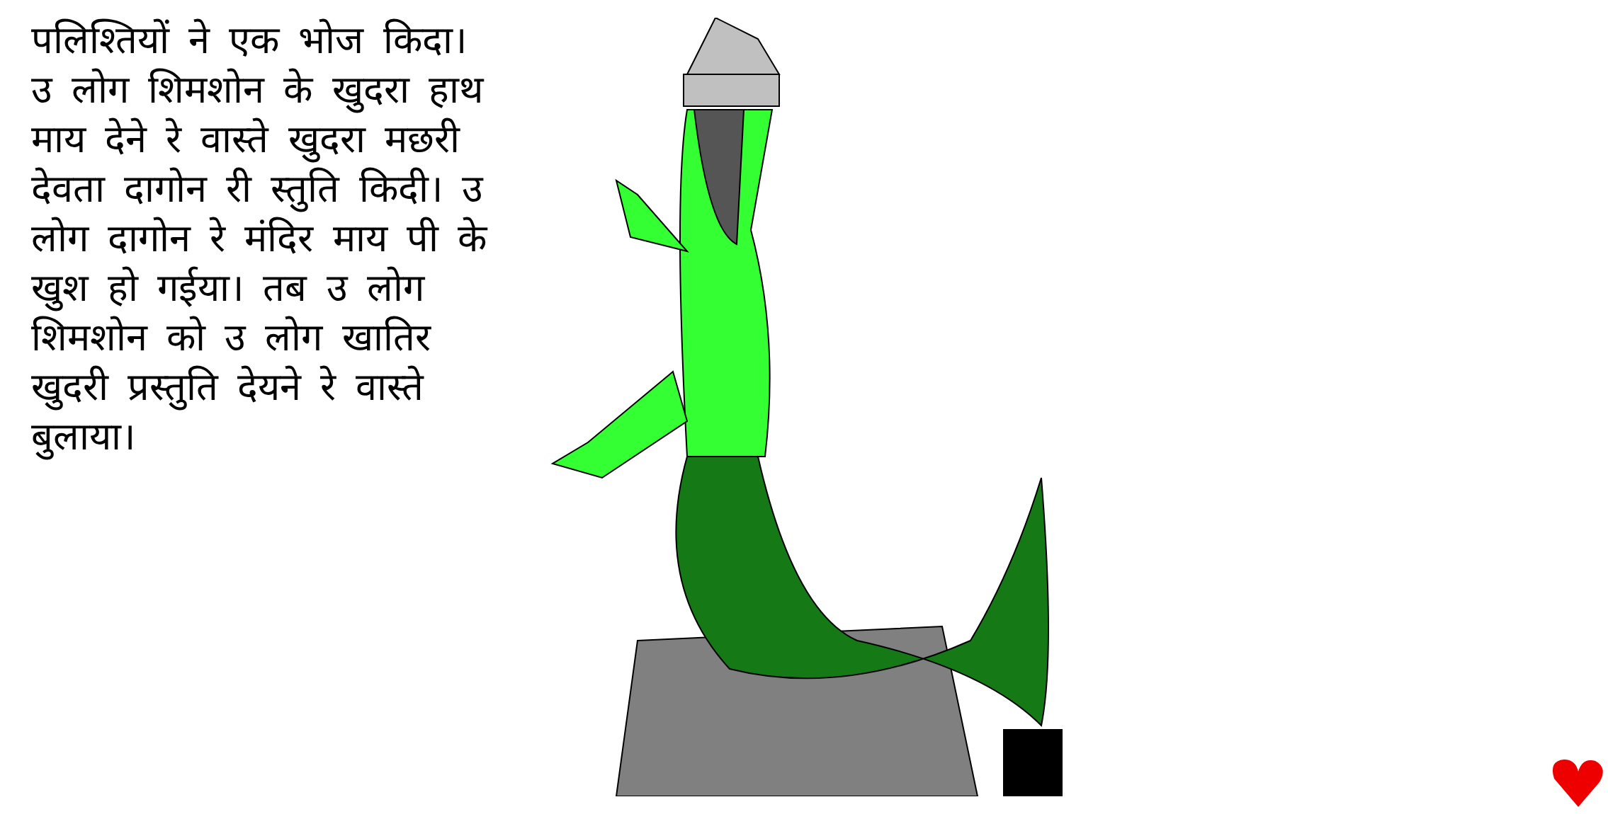पलिश्तियों ने एक भोज किदा। उ लोग शिमशोन के खुदरा हाथ माय देने रे वास्ते खुदरा मछरी देवता दागोन री स्तुति किदी। उ लोग दागोन रे मंदिर माय पी के खुश हो गईया। तब उ लोग शिमशोन को उ लोग खातिर खुदरी प्रस्तुति देयने रे वास्ते बुलाया।